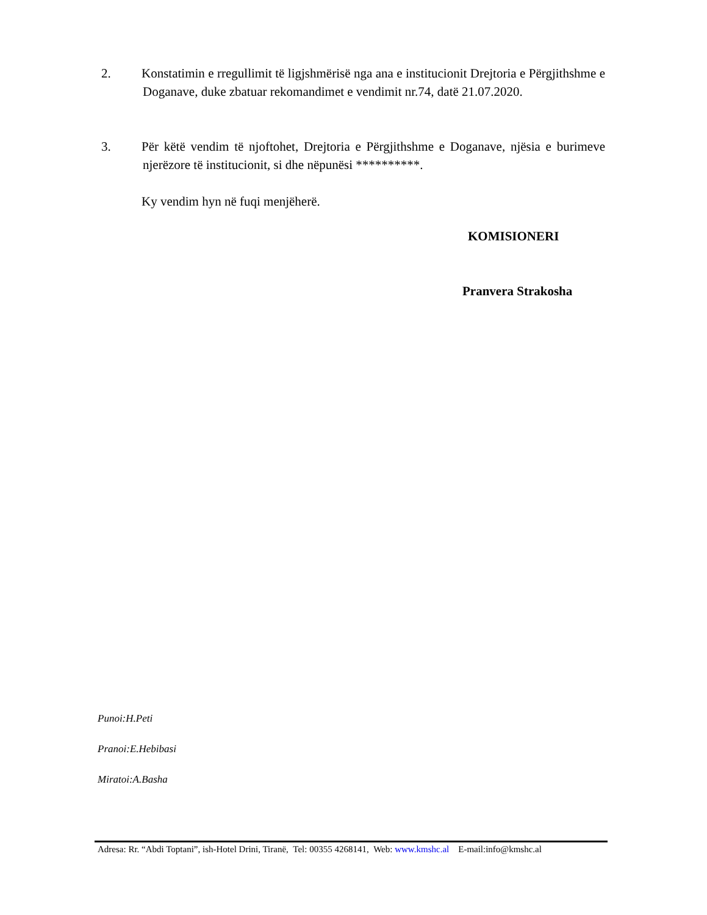2. Konstatimin e rregullimit të ligjshmërisë nga ana e institucionit Drejtoria e Përgjithshme e Doganave, duke zbatuar rekomandimet e vendimit nr.74, datë 21.07.2020.
3. Për këtë vendim të njoftohet, Drejtoria e Përgjithshme e Doganave, njësia e burimeve njerëzore të institucionit, si dhe nëpunësi **********.
Ky vendim hyn në fuqi menjëherë.
KOMISIONERI
Pranvera Strakosha
Punoi:H.Peti
Pranoi:E.Hebibasi
Miratoi:A.Basha
Adresa: Rr. “Abdi Toptani”, ish-Hotel Drini, Tiranë, Tel: 00355 4268141, Web: www.kmshc.al E-mail:info@kmshc.al